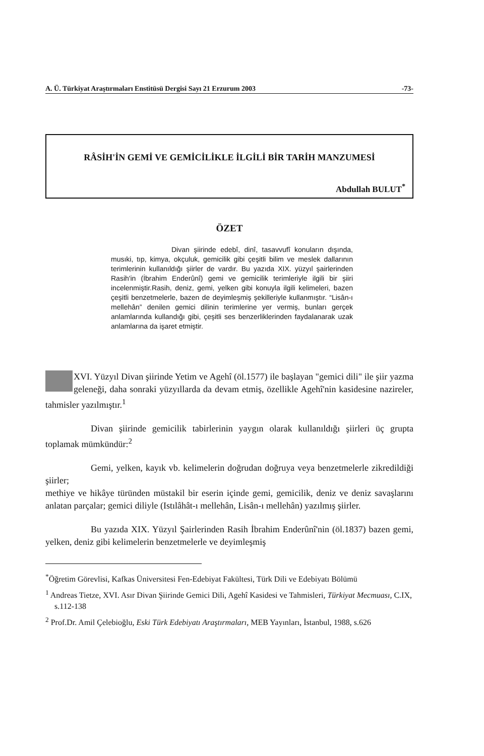A. Ü. Türkiyat Araştırmaları Enstitüsü Dergisi Sayı 21 Erzurum 2003 -73-
RÂSİH'İN GEMİ VE GEMİCİLİKLE İLGİLİ BİR TARİH MANZUMESİ
Abdullah BULUT<sup>*</sup>
ÖZET
Divan şiirinde edebî, dinî, tasavvufî konuların dışında, musıki, tıp, kimya, okçuluk, gemicilik gibi çeşitli bilim ve meslek dallarının terimlerinin kullanıldığı şiirler de vardır. Bu yazıda XIX. yüzyıl şairlerinden Rasih'in (İbrahim Enderûnî) gemi ve gemicilik terimleriyle ilgili bir şiiri incelenmiştir.Rasih, deniz, gemi, yelken gibi konuyla ilgili kelimeleri, bazen çeşitli benzetmelerle, bazen de deyimleşmiş şekilleriyle kullanmıştır. “Lisân-ı mellehân” denilen gemici dilinin terimlerine yer vermiş, bunları gerçek anlamlarında kullandığı gibi, çeşitli ses benzerliklerinden faydalanarak uzak anlamlarına da işaret etmiştir.
XVI. Yüzyıl Divan şiirinde Yetim ve Agehî (öl.1577) ile başlayan "gemici dili" ile şiir yazma geleneği, daha sonraki yüzyıllarda da devam etmiş, özellikle Agehî'nin kasidesine nazireler, tahmisler yazılmıştır.<sup>1</sup>
Divan şiirinde gemicilik tabirlerinin yaygın olarak kullanıldığı şiirleri üç grupta toplamak mümkündür:<sup>2</sup>
Gemi, yelken, kayık vb. kelimelerin doğrudan doğruya veya benzetmelerle zikredildiği şiirler;
methiye ve hikâye türünden müstakil bir eserin içinde gemi, gemicilik, deniz ve deniz savaşlarını anlatan parçalar; gemici diliyle (Istılâhât-ı mellehân, Lisân-ı mellehân) yazılmış şiirler.
Bu yazıda XIX. Yüzyıl Şairlerinden Rasih İbrahim Enderûnî'nin (öl.1837) bazen gemi, yelken, deniz gibi kelimelerin benzetmelerle ve deyimleşmiş
<sup>*</sup> Öğretim Görevlisi, Kafkas Üniversitesi Fen-Edebiyat Fakültesi, Türk Dili ve Edebiyatı Bölümü
<sup>1</sup> Andreas Tietze, XVI. Asır Divan Şiirinde Gemici Dili, Agehî Kasidesi ve Tahmisleri, Türkiyat Mecmuası, C.IX, s.112-138
<sup>2</sup> Prof.Dr. Amil Çelebioğlu, Eski Türk Edebiyatı Araştırmaları, MEB Yayınları, İstanbul, 1988, s.626